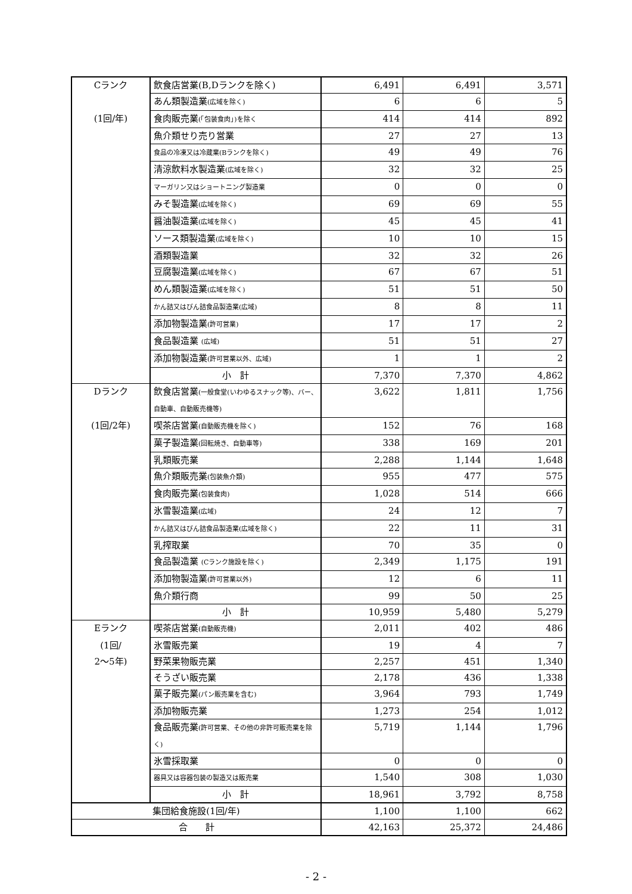| Cランク | 飲食店営業(B,Dランクを除く) | 6,491 | 6,491 | 3,571 |
| | あん類製造業 (広域を除く) | 6 | 6 | 5 |
| (1回/年) | 食肉販売業 (「包装食肉」)を除く | 414 | 414 | 892 |
| | 魚介類せり売り営業 | 27 | 27 | 13 |
| | 食品の冷凍又は冷蔵業(Bランクを除く) | 49 | 49 | 76 |
| | 清涼飲料水製造業 (広域を除く) | 32 | 32 | 25 |
| | マーガリン又はショートニング製造業 | 0 | 0 | 0 |
| | みそ製造業 (広域を除く) | 69 | 69 | 55 |
| | 醤油製造業 (広域を除く) | 45 | 45 | 41 |
| | ソース類製造業 (広域を除く) | 10 | 10 | 15 |
| | 酒類製造業 | 32 | 32 | 26 |
| | 豆腐製造業 (広域を除く) | 67 | 67 | 51 |
| | めん類製造業 (広域を除く) | 51 | 51 | 50 |
| | かん詰又はびん詰食品製造業(広域) | 8 | 8 | 11 |
| | 添加物製造業 (許可営業) | 17 | 17 | 2 |
| | 食品製造業 (広域) | 51 | 51 | 27 |
| | 添加物製造業 (許可営業以外、広域) | 1 | 1 | 2 |
| | 小 計 | 7,370 | 7,370 | 4,862 |
| Dランク | 飲食店営業 (一般食堂(いわゆるスナック等)、バー、自動車、自動販売機等) | 3,622 | 1,811 | 1,756 |
| (1回/2年) | 喫茶店営業 (自動販売機を除く) | 152 | 76 | 168 |
| | 菓子製造業 (回転焼き、自動車等) | 338 | 169 | 201 |
| | 乳類販売業 | 2,288 | 1,144 | 1,648 |
| | 魚介類販売業 (包装魚介類) | 955 | 477 | 575 |
| | 食肉販売業 (包装食肉) | 1,028 | 514 | 666 |
| | 氷雪製造業 (広域) | 24 | 12 | 7 |
| | かん詰又はびん詰食品製造業(広域を除く) | 22 | 11 | 31 |
| | 乳搾取業 | 70 | 35 | 0 |
| | 食品製造業 (Cランク施設を除く) | 2,349 | 1,175 | 191 |
| | 添加物製造業 (許可営業以外) | 12 | 6 | 11 |
| | 魚介類行商 | 99 | 50 | 25 |
| | 小 計 | 10,959 | 5,480 | 5,279 |
| Eランク | 喫茶店営業 (自動販売機) | 2,011 | 402 | 486 |
| (1回/ | 氷雪販売業 | 19 | 4 | 7 |
| 2～5年) | 野菜果物販売業 | 2,257 | 451 | 1,340 |
| | そうざい販売業 | 2,178 | 436 | 1,338 |
| | 菓子販売業 (パン販売業を含む) | 3,964 | 793 | 1,749 |
| | 添加物販売業 | 1,273 | 254 | 1,012 |
| | 食品販売業 (許可営業、その他の非許可販売業を除く) | 5,719 | 1,144 | 1,796 |
| | 氷雪採取業 | 0 | 0 | 0 |
| | 器具又は容器包装の製造又は販売業 | 1,540 | 308 | 1,030 |
| | 小 計 | 18,961 | 3,792 | 8,758 |
| 集団給食施設(1回/年) | | 1,100 | 1,100 | 662 |
| 合 計 | | 42,163 | 25,372 | 24,486 |
- 2 -